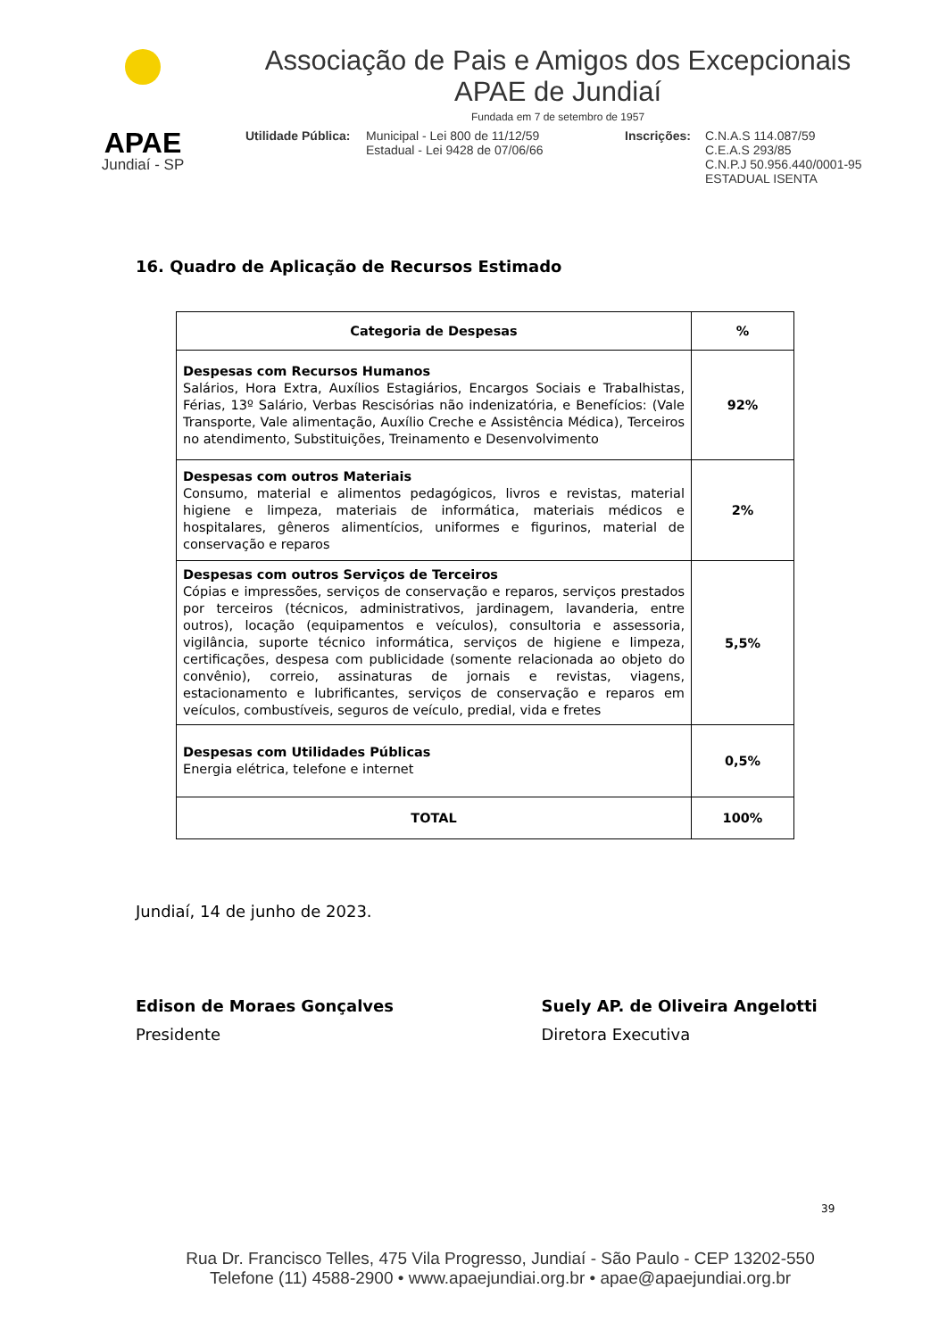APAE
Jundiaí - SP
Associação de Pais e Amigos dos Excepcionais
APAE de Jundiaí
Fundada em 7 de setembro de 1957
Utilidade Pública:
Municipal - Lei 800 de 11/12/59
Estadual - Lei 9428 de 07/06/66
Inscrições:
C.N.A.S 114.087/59
C.E.A.S 293/85
C.N.P.J 50.956.440/0001-95
ESTADUAL ISENTA
16. Quadro de Aplicação de Recursos Estimado
| Categoria de Despesas | % |
| --- | --- |
| Despesas com Recursos Humanos Salários, Hora Extra, Auxílios Estagiários, Encargos Sociais e Trabalhistas, Férias, 13º Salário, Verbas Rescisórias não indenizatória, e Benefícios: (Vale Transporte, Vale alimentação, Auxílio Creche e Assistência Médica), Terceiros no atendimento, Substituições, Treinamento e Desenvolvimento | 92% |
| Despesas com outros Materiais Consumo, material e alimentos pedagógicos, livros e revistas, material higiene e limpeza, materiais de informática, materiais médicos e hospitalares, gêneros alimentícios, uniformes e figurinos, material de conservação e reparos | 2% |
| Despesas com outros Serviços de Terceiros Cópias e impressões, serviços de conservação e reparos, serviços prestados por terceiros (técnicos, administrativos, jardinagem, lavanderia, entre outros), locação (equipamentos e veículos), consultoria e assessoria, vigilância, suporte técnico informática, serviços de higiene e limpeza, certificações, despesa com publicidade (somente relacionada ao objeto do convênio), correio, assinaturas de jornais e revistas, viagens, estacionamento e lubrificantes, serviços de conservação e reparos em veículos, combustíveis, seguros de veículo, predial, vida e fretes | 5,5% |
| Despesas com Utilidades Públicas Energia elétrica, telefone e internet | 0,5% |
| TOTAL | 100% |
Jundiaí, 14 de junho de 2023.
Edison de Moraes Gonçalves
Presidente
Suely AP. de Oliveira Angelotti
Diretora Executiva
39
Rua Dr. Francisco Telles, 475 Vila Progresso, Jundiaí - São Paulo - CEP 13202-550
Telefone (11) 4588-2900 • www.apaejundiai.org.br • apae@apaejundiai.org.br